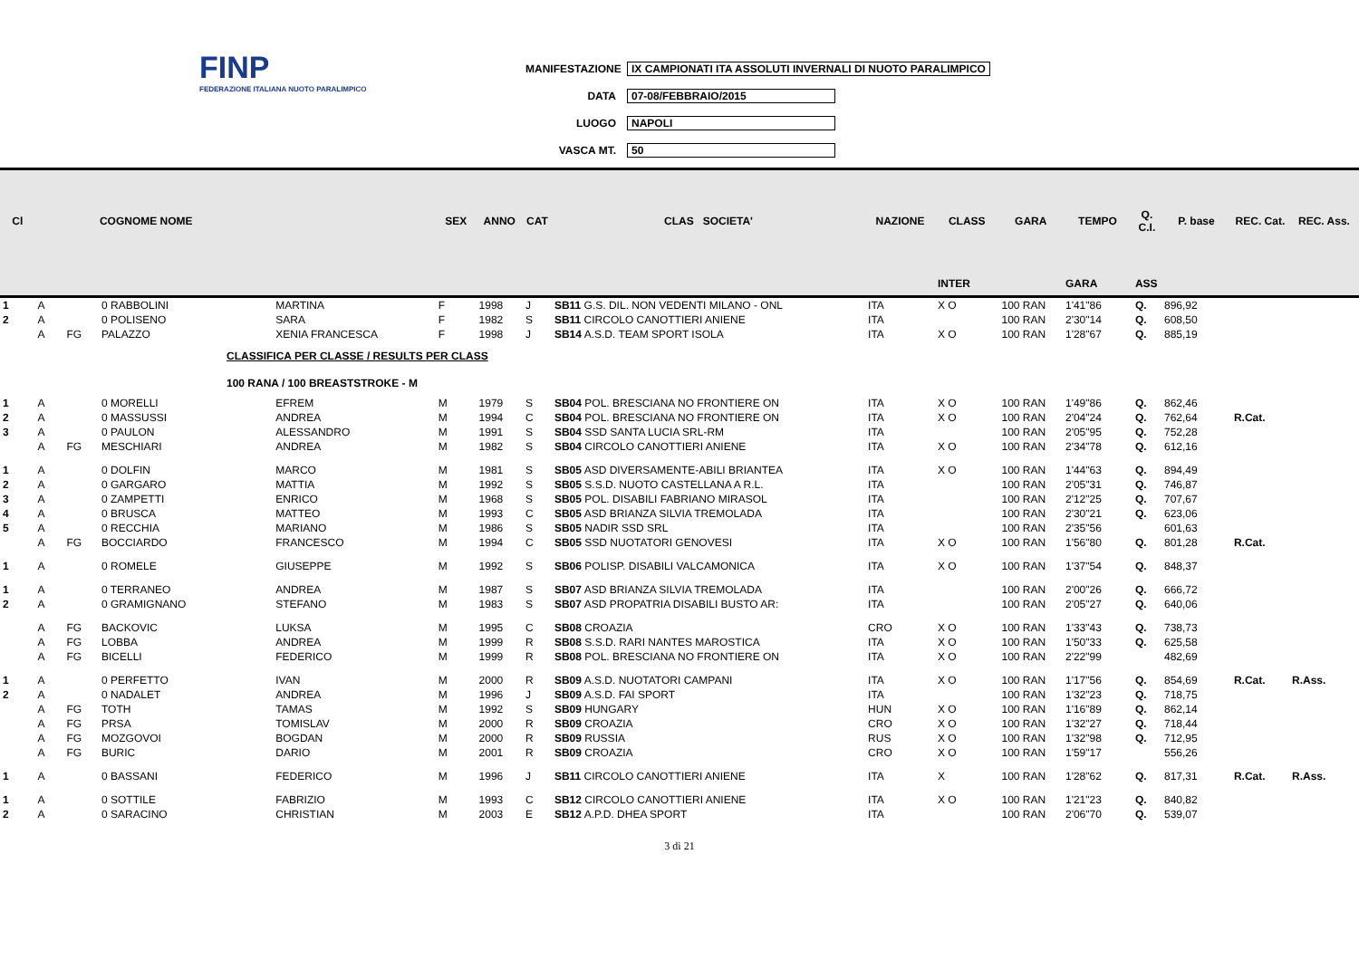FINP
FEDERAZIONE ITALIANA NUOTO PARALIMPICO
MANIFESTAZIONE IX CAMPIONATI ITA ASSOLUTI INVERNALI DI NUOTO PARALIMPICO
DATA 07-08/FEBBRAIO/2015
LUOGO NAPOLI
VASCA MT. 50
| Cl | | | COGNOME NOME | | SEX | ANNO | CAT | CLAS SOCIETA' | NAZIONE | CLASS | GARA | TEMPO | Q. C.I. | P. base | REC. Cat. | REC. Ass. |
| --- | --- | --- | --- | --- | --- | --- | --- | --- | --- | --- | --- | --- | --- | --- | --- | --- |
| | | | | | | | | | | INTER | | GARA | ASS | | | |
| 1 | A | | 0 RABBOLINI | MARTINA | F | 1998 | J | SB11 G.S. DIL. NON VEDENTI MILANO - ONL | ITA | X O | 100 RAN | 1'41"86 | Q. | 896,92 | | |
| 2 | A | | 0 POLISENO | SARA | F | 1982 | S | SB11 CIRCOLO CANOTTIERI ANIENE | ITA | | 100 RAN | 2'30"14 | Q. | 608,50 | | |
| | A | FG | PALAZZO | XENIA FRANCESCA | F | 1998 | J | SB14 A.S.D. TEAM SPORT ISOLA | ITA | X O | 100 RAN | 1'28"67 | Q. | 885,19 | | |
| CLASSIFICA PER CLASSE / RESULTS PER CLASS | | | | | | | | | | | | | | | | |
| 100 RANA / 100 BREASTSTROKE - M | | | | | | | | | | | | | | | | |
| 1 | A | | 0 MORELLI | EFREM | M | 1979 | S | SB04 POL. BRESCIANA NO FRONTIERE ON | ITA | X O | 100 RAN | 1'49"86 | Q. | 862,46 | | |
| 2 | A | | 0 MASSUSSI | ANDREA | M | 1994 | C | SB04 POL. BRESCIANA NO FRONTIERE ON | ITA | X O | 100 RAN | 2'04"24 | Q. | 762,64 | R.Cat. | |
| 3 | A | | 0 PAULON | ALESSANDRO | M | 1991 | S | SB04 SSD SANTA LUCIA SRL-RM | ITA | | 100 RAN | 2'05"95 | Q. | 752,28 | | |
| | A | FG | MESCHIARI | ANDREA | M | 1982 | S | SB04 CIRCOLO CANOTTIERI ANIENE | ITA | X O | 100 RAN | 2'34"78 | Q. | 612,16 | | |
| 1 | A | | 0 DOLFIN | MARCO | M | 1981 | S | SB05 ASD DIVERSAMENTE-ABILI BRIANTEA | ITA | X O | 100 RAN | 1'44"63 | Q. | 894,49 | | |
| 2 | A | | 0 GARGARO | MATTIA | M | 1992 | S | SB05 S.S.D. NUOTO CASTELLANA A R.L. | ITA | | 100 RAN | 2'05"31 | Q. | 746,87 | | |
| 3 | A | | 0 ZAMPETTI | ENRICO | M | 1968 | S | SB05 POL. DISABILI FABRIANO MIRASOL | ITA | | 100 RAN | 2'12"25 | Q. | 707,67 | | |
| 4 | A | | 0 BRUSCA | MATTEO | M | 1993 | C | SB05 ASD BRIANZA SILVIA TREMOLADA | ITA | | 100 RAN | 2'30"21 | Q. | 623,06 | | |
| 5 | A | | 0 RECCHIA | MARIANO | M | 1986 | S | SB05 NADIR SSD SRL | ITA | | 100 RAN | 2'35"56 | | 601,63 | | |
| | A | FG | BOCCIARDO | FRANCESCO | M | 1994 | C | SB05 SSD NUOTATORI GENOVESI | ITA | X O | 100 RAN | 1'56"80 | Q. | 801,28 | R.Cat. | |
| 1 | A | | 0 ROMELE | GIUSEPPE | M | 1992 | S | SB06 POLISP. DISABILI VALCAMONICA | ITA | X O | 100 RAN | 1'37"54 | Q. | 848,37 | | |
| 1 | A | | 0 TERRANEO | ANDREA | M | 1987 | S | SB07 ASD BRIANZA SILVIA TREMOLADA | ITA | | 100 RAN | 2'00"26 | Q. | 666,72 | | |
| 2 | A | | 0 GRAMIGNANO | STEFANO | M | 1983 | S | SB07 ASD PROPATRIA DISABILI BUSTO AR: | ITA | | 100 RAN | 2'05"27 | Q. | 640,06 | | |
| | A | FG | BACKOVIC | LUKSA | M | 1995 | C | SB08 CROAZIA | CRO | X O | 100 RAN | 1'33"43 | Q. | 738,73 | | |
| | A | FG | LOBBA | ANDREA | M | 1999 | R | SB08 S.S.D. RARI NANTES MAROSTICA | ITA | X O | 100 RAN | 1'50"33 | Q. | 625,58 | | |
| | A | FG | BICELLI | FEDERICO | M | 1999 | R | SB08 POL. BRESCIANA NO FRONTIERE ON | ITA | X O | 100 RAN | 2'22"99 | | 482,69 | | |
| 1 | A | | 0 PERFETTO | IVAN | M | 2000 | R | SB09 A.S.D. NUOTATORI CAMPANI | ITA | X O | 100 RAN | 1'17"56 | Q. | 854,69 | R.Cat. | R.Ass. |
| 2 | A | | 0 NADALET | ANDREA | M | 1996 | J | SB09 A.S.D. FAI SPORT | ITA | | 100 RAN | 1'32"23 | Q. | 718,75 | | |
| | A | FG | TOTH | TAMAS | M | 1992 | S | SB09 HUNGARY | HUN | X O | 100 RAN | 1'16"89 | Q. | 862,14 | | |
| | A | FG | PRSA | TOMISLAV | M | 2000 | R | SB09 CROAZIA | CRO | X O | 100 RAN | 1'32"27 | Q. | 718,44 | | |
| | A | FG | MOZGOVOI | BOGDAN | M | 2000 | R | SB09 RUSSIA | RUS | X O | 100 RAN | 1'32"98 | Q. | 712,95 | | |
| | A | FG | BURIC | DARIO | M | 2001 | R | SB09 CROAZIA | CRO | X O | 100 RAN | 1'59"17 | | 556,26 | | |
| 1 | A | | 0 BASSANI | FEDERICO | M | 1996 | J | SB11 CIRCOLO CANOTTIERI ANIENE | ITA | X | 100 RAN | 1'28"62 | Q. | 817,31 | R.Cat. | R.Ass. |
| 1 | A | | 0 SOTTILE | FABRIZIO | M | 1993 | C | SB12 CIRCOLO CANOTTIERI ANIENE | ITA | X O | 100 RAN | 1'21"23 | Q. | 840,82 | | |
| 2 | A | | 0 SARACINO | CHRISTIAN | M | 2003 | E | SB12 A.P.D. DHEA SPORT | ITA | | 100 RAN | 2'06"70 | Q. | 539,07 | | |
3 di 21